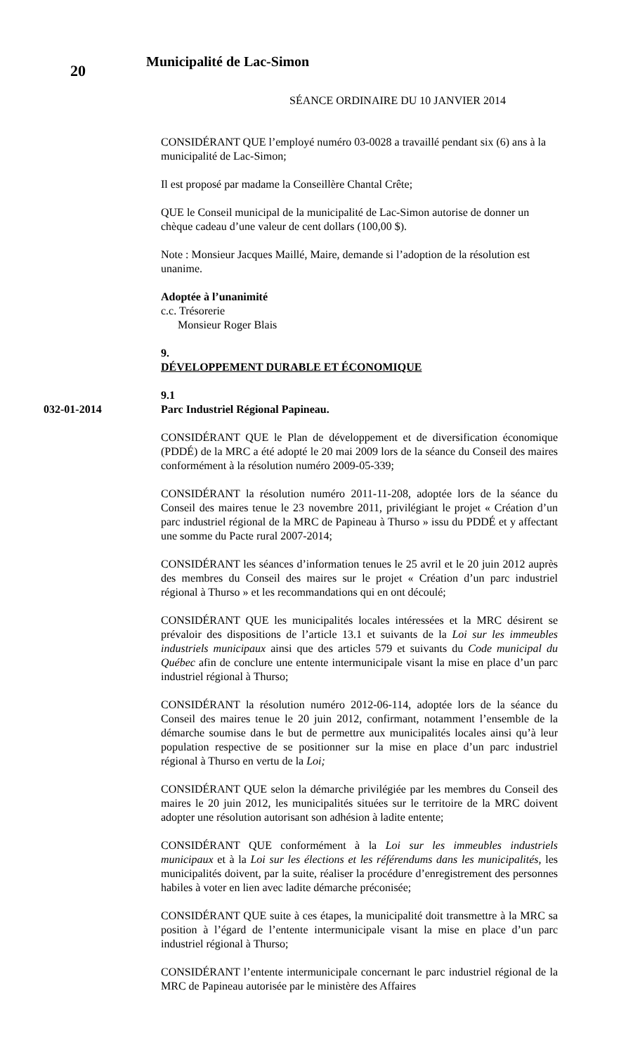20
Municipalité de Lac-Simon
SÉANCE ORDINAIRE DU 10 JANVIER 2014
CONSIDÉRANT QUE l’employé numéro 03-0028 a travaillé pendant six (6) ans à la municipalité de Lac-Simon;
Il est proposé par madame la Conseillère Chantal Crête;
QUE le Conseil municipal de la municipalité de Lac-Simon autorise de donner un chèque cadeau d’une valeur de cent dollars (100,00 $).
Note : Monsieur Jacques Maillé, Maire, demande si l’adoption de la résolution est unanime.
Adoptée à l’unanimité
c.c. Trésorerie
Monsieur Roger Blais
9.
DÉVELOPPEMENT DURABLE ET ÉCONOMIQUE
9.1
032-01-2014 Parc Industriel Régional Papineau.
CONSIDÉRANT QUE le Plan de développement et de diversification économique (PDDÉ) de la MRC a été adopté le 20 mai 2009 lors de la séance du Conseil des maires conformément à la résolution numéro 2009-05-339;
CONSIDÉRANT la résolution numéro 2011-11-208, adoptée lors de la séance du Conseil des maires tenue le 23 novembre 2011, privilégiant le projet « Création d’un parc industriel régional de la MRC de Papineau à Thurso » issu du PDDÉ et y affectant une somme du Pacte rural 2007-2014;
CONSIDÉRANT les séances d’information tenues le 25 avril et le 20 juin 2012 auprès des membres du Conseil des maires sur le projet « Création d’un parc industriel régional à Thurso » et les recommandations qui en ont découlé;
CONSIDÉRANT QUE les municipalités locales intéressées et la MRC désirent se prévaloir des dispositions de l’article 13.1 et suivants de la Loi sur les immeubles industriels municipaux ainsi que des articles 579 et suivants du Code municipal du Québec afin de conclure une entente intermunicipale visant la mise en place d’un parc industriel régional à Thurso;
CONSIDÉRANT la résolution numéro 2012-06-114, adoptée lors de la séance du Conseil des maires tenue le 20 juin 2012, confirmant, notamment l’ensemble de la démarche soumise dans le but de permettre aux municipalités locales ainsi qu’à leur population respective de se positionner sur la mise en place d’un parc industriel régional à Thurso en vertu de la Loi;
CONSIDÉRANT QUE selon la démarche privilégiée par les membres du Conseil des maires le 20 juin 2012, les municipalités situées sur le territoire de la MRC doivent adopter une résolution autorisant son adhésion à ladite entente;
CONSIDÉRANT QUE conformément à la Loi sur les immeubles industriels municipaux et à la Loi sur les élections et les référendums dans les municipalités, les municipalités doivent, par la suite, réaliser la procédure d’enregistrement des personnes habiles à voter en lien avec ladite démarche préconisée;
CONSIDÉRANT QUE suite à ces étapes, la municipalité doit transmettre à la MRC sa position à l’égard de l’entente intermunicipale visant la mise en place d’un parc industriel régional à Thurso;
CONSIDÉRANT l’entente intermunicipale concernant le parc industriel régional de la MRC de Papineau autorisée par le ministère des Affaires